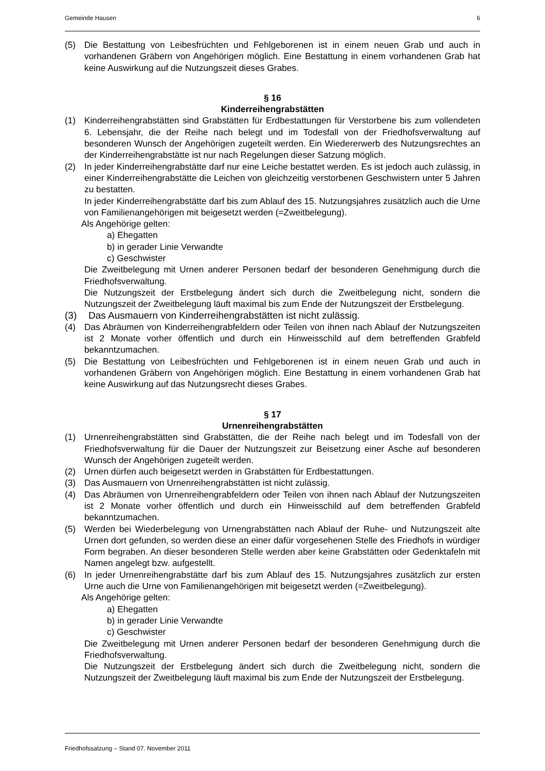Gemeinde Hausen 6
(5) Die Bestattung von Leibesfrüchten und Fehlgeborenen ist in einem neuen Grab und auch in vorhandenen Gräbern von Angehörigen möglich. Eine Bestattung in einem vorhandenen Grab hat keine Auswirkung auf die Nutzungszeit dieses Grabes.
§ 16
Kinderreihengrabstätten
(1) Kinderreihengrabstätten sind Grabstätten für Erdbestattungen für Verstorbene bis zum vollendeten 6. Lebensjahr, die der Reihe nach belegt und im Todesfall von der Friedhofsverwaltung auf besonderen Wunsch der Angehörigen zugeteilt werden. Ein Wiedererwerb des Nutzungsrechtes an der Kinderreihengrabstätte ist nur nach Regelungen dieser Satzung möglich.
(2) In jeder Kinderreihengrabstätte darf nur eine Leiche bestattet werden. Es ist jedoch auch zulässig, in einer Kinderreihengrabstätte die Leichen von gleichzeitig verstorbenen Geschwistern unter 5 Jahren zu bestatten.
In jeder Kinderreihengrabstätte darf bis zum Ablauf des 15. Nutzungsjahres zusätzlich auch die Urne von Familienangehörigen mit beigesetzt werden (=Zweitbelegung).
Als Angehörige gelten:
a) Ehegatten
b) in gerader Linie Verwandte
c) Geschwister
Die Zweitbelegung mit Urnen anderer Personen bedarf der besonderen Genehmigung durch die Friedhofsverwaltung.
Die Nutzungszeit der Erstbelegung ändert sich durch die Zweitbelegung nicht, sondern die Nutzungszeit der Zweitbelegung läuft maximal bis zum Ende der Nutzungszeit der Erstbelegung.
(3) Das Ausmauern von Kinderreihengrabstätten ist nicht zulässig.
(4) Das Abräumen von Kinderreihengrabfeldern oder Teilen von ihnen nach Ablauf der Nutzungszeiten ist 2 Monate vorher öffentlich und durch ein Hinweisschild auf dem betreffenden Grabfeld bekanntzumachen.
(5) Die Bestattung von Leibesfrüchten und Fehlgeborenen ist in einem neuen Grab und auch in vorhandenen Gräbern von Angehörigen möglich. Eine Bestattung in einem vorhandenen Grab hat keine Auswirkung auf das Nutzungsrecht dieses Grabes.
§ 17
Urnenreihengrabstätten
(1) Urnenreihengrabstätten sind Grabstätten, die der Reihe nach belegt und im Todesfall von der Friedhofsverwaltung für die Dauer der Nutzungszeit zur Beisetzung einer Asche auf besonderen Wunsch der Angehörigen zugeteilt werden.
(2) Urnen dürfen auch beigesetzt werden in Grabstätten für Erdbestattungen.
(3) Das Ausmauern von Urnenreihengrabstätten ist nicht zulässig.
(4) Das Abräumen von Urnenreihengrabfeldern oder Teilen von ihnen nach Ablauf der Nutzungszeiten ist 2 Monate vorher öffentlich und durch ein Hinweisschild auf dem betreffenden Grabfeld bekanntzumachen.
(5) Werden bei Wiederbelegung von Urnengrabstätten nach Ablauf der Ruhe- und Nutzungszeit alte Urnen dort gefunden, so werden diese an einer dafür vorgesehenen Stelle des Friedhofs in würdiger Form begraben. An dieser besonderen Stelle werden aber keine Grabstätten oder Gedenktafeln mit Namen angelegt bzw. aufgestellt.
(6) In jeder Urnenreihengrabstätte darf bis zum Ablauf des 15. Nutzungsjahres zusätzlich zur ersten Urne auch die Urne von Familienangehörigen mit beigesetzt werden (=Zweitbelegung).
Als Angehörige gelten:
a) Ehegatten
b) in gerader Linie Verwandte
c) Geschwister
Die Zweitbelegung mit Urnen anderer Personen bedarf der besonderen Genehmigung durch die Friedhofsverwaltung.
Die Nutzungszeit der Erstbelegung ändert sich durch die Zweitbelegung nicht, sondern die Nutzungszeit der Zweitbelegung läuft maximal bis zum Ende der Nutzungszeit der Erstbelegung.
Friedhofssatzung – Stand 07. November 2011